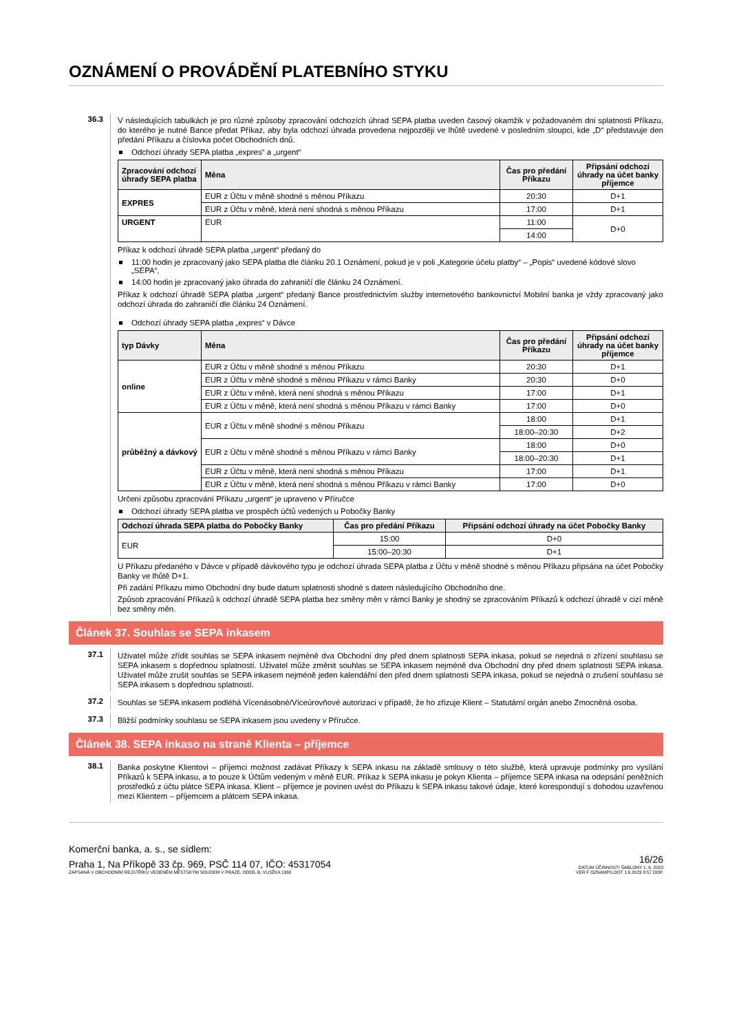OZNÁMENÍ O PROVÁDĚNÍ PLATEBNÍHO STYKU
36.3
V následujících tabulkách je pro různé způsoby zpracování odchozích úhrad SEPA platba uveden časový okamžik v požadovaném dni splatnosti Příkazu, do kterého je nutné Bance předat Příkaz, aby byla odchozí úhrada provedena nejpozději ve lhůtě uvedené v posledním sloupci, kde „D“ představuje den předání Příkazu a číslovka počet Obchodních dnů.
Odchozí úhrady SEPA platba „expres“ a „urgent“
| Zpracování odchozí úhrady SEPA platba | Měna | Čas pro předání Příkazu | Připsání odchozí úhrady na účet banky příjemce |
| --- | --- | --- | --- |
| EXPRES | EUR z Účtu v měně shodné s měnou Příkazu | 20:30 | D+1 |
| | EUR z Účtu v měně, která není shodná s měnou Příkazu | 17:00 | D+1 |
| URGENT | EUR | 11:00 | D+0 |
| | | 14:00 | |
Příkaz k odchozí úhradě SEPA platba „urgent“ předaný do
11:00 hodin je zpracovaný jako SEPA platba dle článku 20.1 Oznámení, pokud je v poli „Kategorie účelu platby“ – „Popis“ uvedené kódové slovo „SEPA“,
14:00 hodin je zpracovaný jako úhrada do zahraničí dle článku 24 Oznámení.
Příkaz k odchozí úhradě SEPA platba „urgent“ předaný Bance prostřednictvím služby internetového bankovnictví Mobilní banka je vždy zpracovaný jako odchozí úhrada do zahraničí dle článku 24 Oznámení.
Odchozí úhrady SEPA platba „expres“ v Dávce
| typ Dávky | Měna | Čas pro předání Příkazu | Připsání odchozí úhrady na účet banky příjemce |
| --- | --- | --- | --- |
| online | EUR z Účtu v měně shodné s měnou Příkazu | 20:30 | D+1 |
| | EUR z Účtu v měně shodné s měnou Příkazu v rámci Banky | 20:30 | D+0 |
| | EUR z Účtu v měně, která není shodná s měnou Příkazu | 17:00 | D+1 |
| | EUR z Účtu v měně, která není shodná s měnou Příkazu v rámci Banky | 17:00 | D+0 |
| průběžný a dávkový | EUR z Účtu v měně shodné s měnou Příkazu | 18:00 | D+1 |
| | | 18:00–20:30 | D+2 |
| | EUR z Účtu v měně shodné s měnou Příkazu v rámci Banky | 18:00 | D+0 |
| | | 18:00–20:30 | D+1 |
| | EUR z Účtu v měně, která není shodná s měnou Příkazu | 17:00 | D+1 |
| | EUR z Účtu v měně, která není shodná s měnou Příkazu v rámci Banky | 17:00 | D+0 |
Určení způsobu zpracování Příkazu „urgent“ je upraveno v Příručce
Odchozí úhrady SEPA platba ve prospěch účtů vedených u Pobočky Banky
| Odchozí úhrada SEPA platba do Pobočky Banky | Čas pro předání Příkazu | Připsání odchozí úhrady na účet Pobočky Banky |
| --- | --- | --- |
| EUR | 15:00 | D+0 |
| | 15:00–20:30 | D+1 |
U Příkazu předaného v Dávce v případě dávkového typu je odchozí úhrada SEPA platba z Účtu v měně shodné s měnou Příkazu připsána na účet Pobočky Banky ve lhůtě D+1.
Při zadání Příkazu mimo Obchodní dny bude datum splatnosti shodné s datem následujícího Obchodního dne.
Způsob zpracování Příkazů k odchozí úhradě SEPA platba bez směny měn v rámci Banky je shodný se zpracováním Příkazů k odchozí úhradě v cizí měně bez směny měn.
Článek 37. Souhlas se SEPA inkasem
37.1
Uživatel může zřídit souhlas se SEPA inkasem nejméně dva Obchodní dny před dnem splatnosti SEPA inkasa, pokud se nejedná o zřízení souhlasu se SEPA inkasem s dopřednou splatností. Uživatel může změnit souhlas se SEPA inkasem nejméně dva Obchodní dny před dnem splatnosti SEPA inkasa. Uživatel může zrušit souhlas se SEPA inkasem nejméně jeden kalendářní den před dnem splatnosti SEPA inkasa, pokud se nejedná o zrušení souhlasu se SEPA inkasem s dopřednou splatností.
37.2
Souhlas se SEPA inkasem podléhá Vícenásobné/Víceúrovňové autorizaci v případě, že ho zřizuje Klient – Statutární orgán anebo Zmocněná osoba.
37.3
Bližší podmínky souhlasu se SEPA inkasem jsou uvedeny v Příručce.
Článek 38. SEPA inkaso na straně Klienta – příjemce
38.1
Banka poskytne Klientovi – příjemci možnost zadávat Příkazy k SEPA inkasu na základě smlouvy o této službě, která upravuje podmínky pro vysílání Příkazů k SEPA inkasu, a to pouze k Účtům vedeným v měně EUR. Příkaz k SEPA inkasu je pokyn Klienta – příjemce SEPA inkasa na odepsání peněžních prostředků z účtu plátce SEPA inkasa. Klient – příjemce je povinen uvést do Příkazu k SEPA inkasu takové údaje, které korespondují s dohodou uzavřenou mezi Klientem – příjemcem a plátcem SEPA inkasa.
Komerční banka, a. s., se sídlem:
Praha 1, Na Příkopě 33 čp. 969, PSČ 114 07, IČO: 45317054
ZAPSANÁ V OBCHODNÍM REJSTŘÍKU VEDENÉM MĚSTSKÝM SOUDEM V PRAZE, ODDÍL B, VLOŽKA 1360
16/26
DATUM ÚČINNOSTI ŠABLONY 1. 6. 2023
VER F OZNAMPS.DOT 1.6.2023 8:57 DOP.